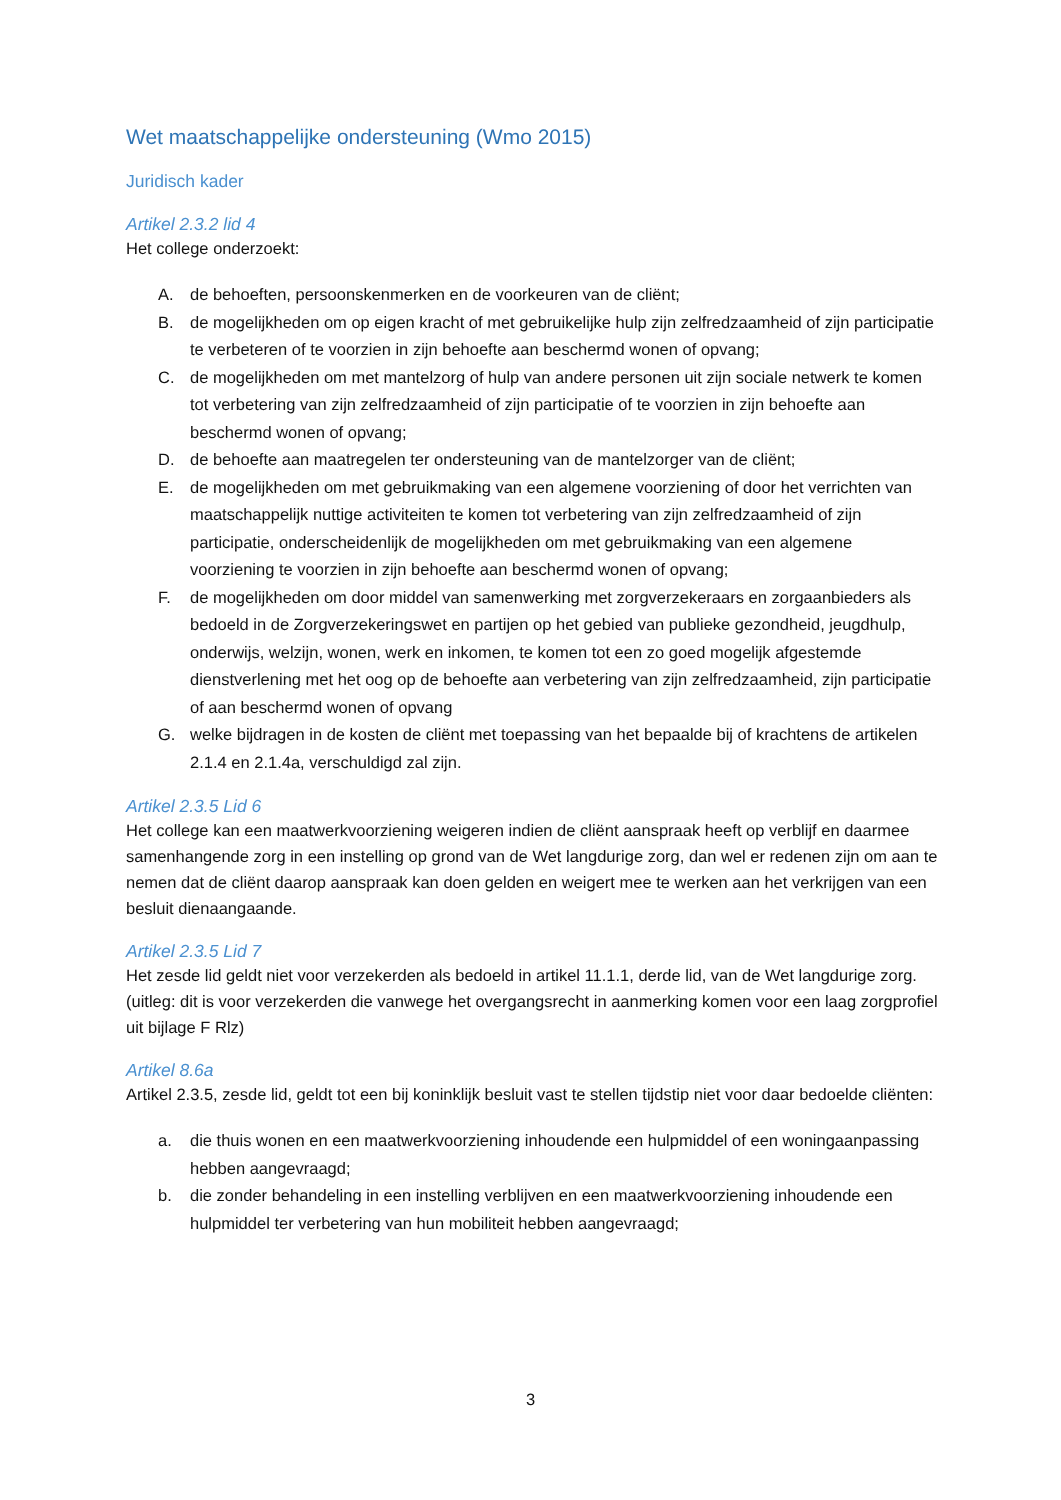Wet maatschappelijke ondersteuning (Wmo 2015)
Juridisch kader
Artikel 2.3.2 lid 4
Het college onderzoekt:
A. de behoeften, persoonskenmerken en de voorkeuren van de cliënt;
B. de mogelijkheden om op eigen kracht of met gebruikelijke hulp zijn zelfredzaamheid of zijn participatie te verbeteren of te voorzien in zijn behoefte aan beschermd wonen of opvang;
C. de mogelijkheden om met mantelzorg of hulp van andere personen uit zijn sociale netwerk te komen tot verbetering van zijn zelfredzaamheid of zijn participatie of te voorzien in zijn behoefte aan beschermd wonen of opvang;
D. de behoefte aan maatregelen ter ondersteuning van de mantelzorger van de cliënt;
E. de mogelijkheden om met gebruikmaking van een algemene voorziening of door het verrichten van maatschappelijk nuttige activiteiten te komen tot verbetering van zijn zelfredzaamheid of zijn participatie, onderscheidenlijk de mogelijkheden om met gebruikmaking van een algemene voorziening te voorzien in zijn behoefte aan beschermd wonen of opvang;
F. de mogelijkheden om door middel van samenwerking met zorgverzekeraars en zorgaanbieders als bedoeld in de Zorgverzekeringswet en partijen op het gebied van publieke gezondheid, jeugdhulp, onderwijs, welzijn, wonen, werk en inkomen, te komen tot een zo goed mogelijk afgestemde dienstverlening met het oog op de behoefte aan verbetering van zijn zelfredzaamheid, zijn participatie of aan beschermd wonen of opvang
G. welke bijdragen in de kosten de cliënt met toepassing van het bepaalde bij of krachtens de artikelen 2.1.4 en 2.1.4a, verschuldigd zal zijn.
Artikel 2.3.5 Lid 6
Het college kan een maatwerkvoorziening weigeren indien de cliënt aanspraak heeft op verblijf en daarmee samenhangende zorg in een instelling op grond van de Wet langdurige zorg, dan wel er redenen zijn om aan te nemen dat de cliënt daarop aanspraak kan doen gelden en weigert mee te werken aan het verkrijgen van een besluit dienaangaande.
Artikel 2.3.5 Lid 7
Het zesde lid geldt niet voor verzekerden als bedoeld in artikel 11.1.1, derde lid, van de Wet langdurige zorg. (uitleg: dit is voor verzekerden die vanwege het overgangsrecht in aanmerking komen voor een laag zorgprofiel uit bijlage F Rlz)
Artikel 8.6a
Artikel 2.3.5, zesde lid, geldt tot een bij koninklijk besluit vast te stellen tijdstip niet voor daar bedoelde cliënten:
a. die thuis wonen en een maatwerkvoorziening inhoudende een hulpmiddel of een woningaanpassing hebben aangevraagd;
b. die zonder behandeling in een instelling verblijven en een maatwerkvoorziening inhoudende een hulpmiddel ter verbetering van hun mobiliteit hebben aangevraagd;
3